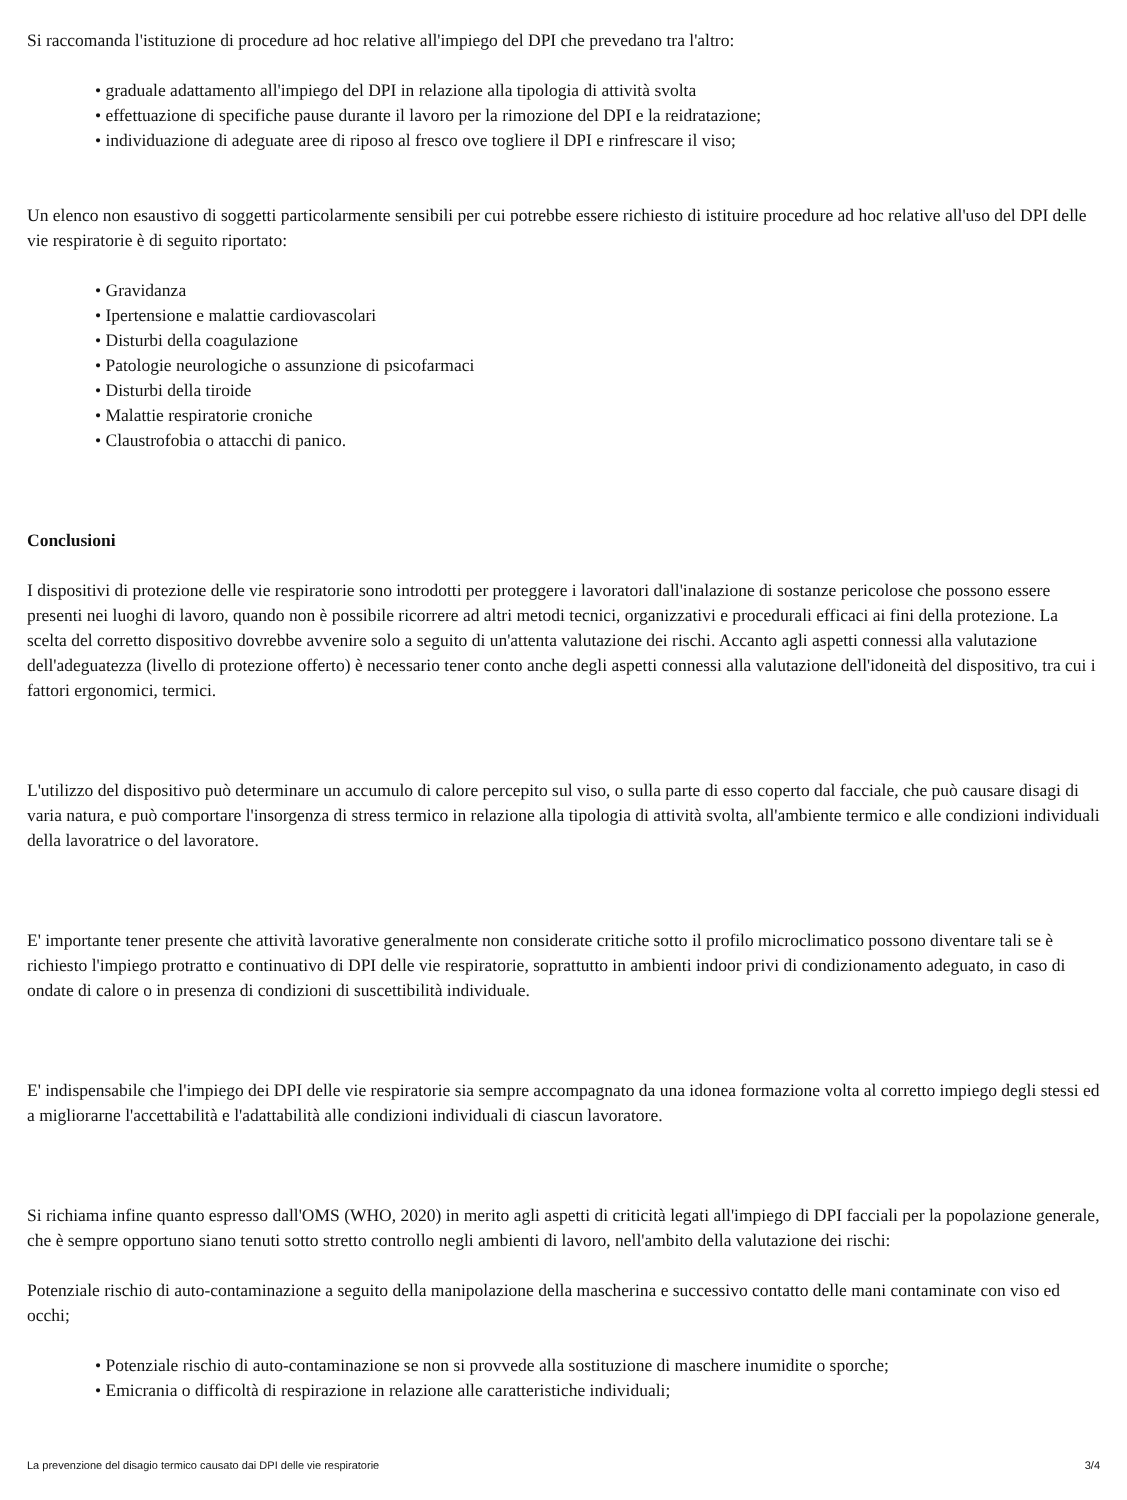Si raccomanda l'istituzione di procedure ad hoc relative all'impiego del DPI che prevedano tra l'altro:
• graduale adattamento all'impiego del DPI in relazione alla tipologia di attività svolta
• effettuazione di specifiche pause durante il lavoro per la rimozione del DPI e la reidratazione;
• individuazione di adeguate aree di riposo al fresco ove togliere il DPI e rinfrescare il viso;
Un elenco non esaustivo di soggetti particolarmente sensibili per cui potrebbe essere richiesto di istituire procedure ad hoc relative all'uso del DPI delle vie respiratorie è di seguito riportato:
• Gravidanza
• Ipertensione e malattie cardiovascolari
• Disturbi della coagulazione
• Patologie neurologiche o assunzione di psicofarmaci
• Disturbi della tiroide
• Malattie respiratorie croniche
• Claustrofobia o attacchi di panico.
Conclusioni
I dispositivi di protezione delle vie respiratorie sono introdotti per proteggere i lavoratori dall'inalazione di sostanze pericolose che possono essere presenti nei luoghi di lavoro, quando non è possibile ricorrere ad altri metodi tecnici, organizzativi e procedurali efficaci ai fini della protezione. La scelta del corretto dispositivo dovrebbe avvenire solo a seguito di un'attenta valutazione dei rischi. Accanto agli aspetti connessi alla valutazione dell'adeguatezza (livello di protezione offerto) è necessario tener conto anche degli aspetti connessi alla valutazione dell'idoneità del dispositivo, tra cui i fattori ergonomici, termici.
L'utilizzo del dispositivo può determinare un accumulo di calore percepito sul viso, o sulla parte di esso coperto dal facciale, che può causare disagi di varia natura, e può comportare l'insorgenza di stress termico in relazione alla tipologia di attività svolta, all'ambiente termico e alle condizioni individuali della lavoratrice o del lavoratore.
E' importante tener presente che attività lavorative generalmente non considerate critiche sotto il profilo microclimatico possono diventare tali se è richiesto l'impiego protratto e continuativo di DPI delle vie respiratorie, soprattutto in ambienti indoor privi di condizionamento adeguato, in caso di ondate di calore o in presenza di condizioni di suscettibilità individuale.
E' indispensabile che l'impiego dei DPI delle vie respiratorie sia sempre accompagnato da una idonea formazione volta al corretto impiego degli stessi ed a migliorarne l'accettabilità e l'adattabilità alle condizioni individuali di ciascun lavoratore.
Si richiama infine quanto espresso dall'OMS (WHO, 2020) in merito agli aspetti di criticità legati all'impiego di DPI facciali per la popolazione generale, che è sempre opportuno siano tenuti sotto stretto controllo negli ambienti di lavoro, nell'ambito della valutazione dei rischi:
Potenziale rischio di auto-contaminazione a seguito della manipolazione della mascherina e successivo contatto delle mani contaminate con viso ed occhi;
• Potenziale rischio di auto-contaminazione se non si provvede alla sostituzione di maschere inumidite o sporche;
• Emicrania o difficoltà di respirazione in relazione alle caratteristiche individuali;
La prevenzione del disagio termico causato dai DPI delle vie respiratorie 3/4